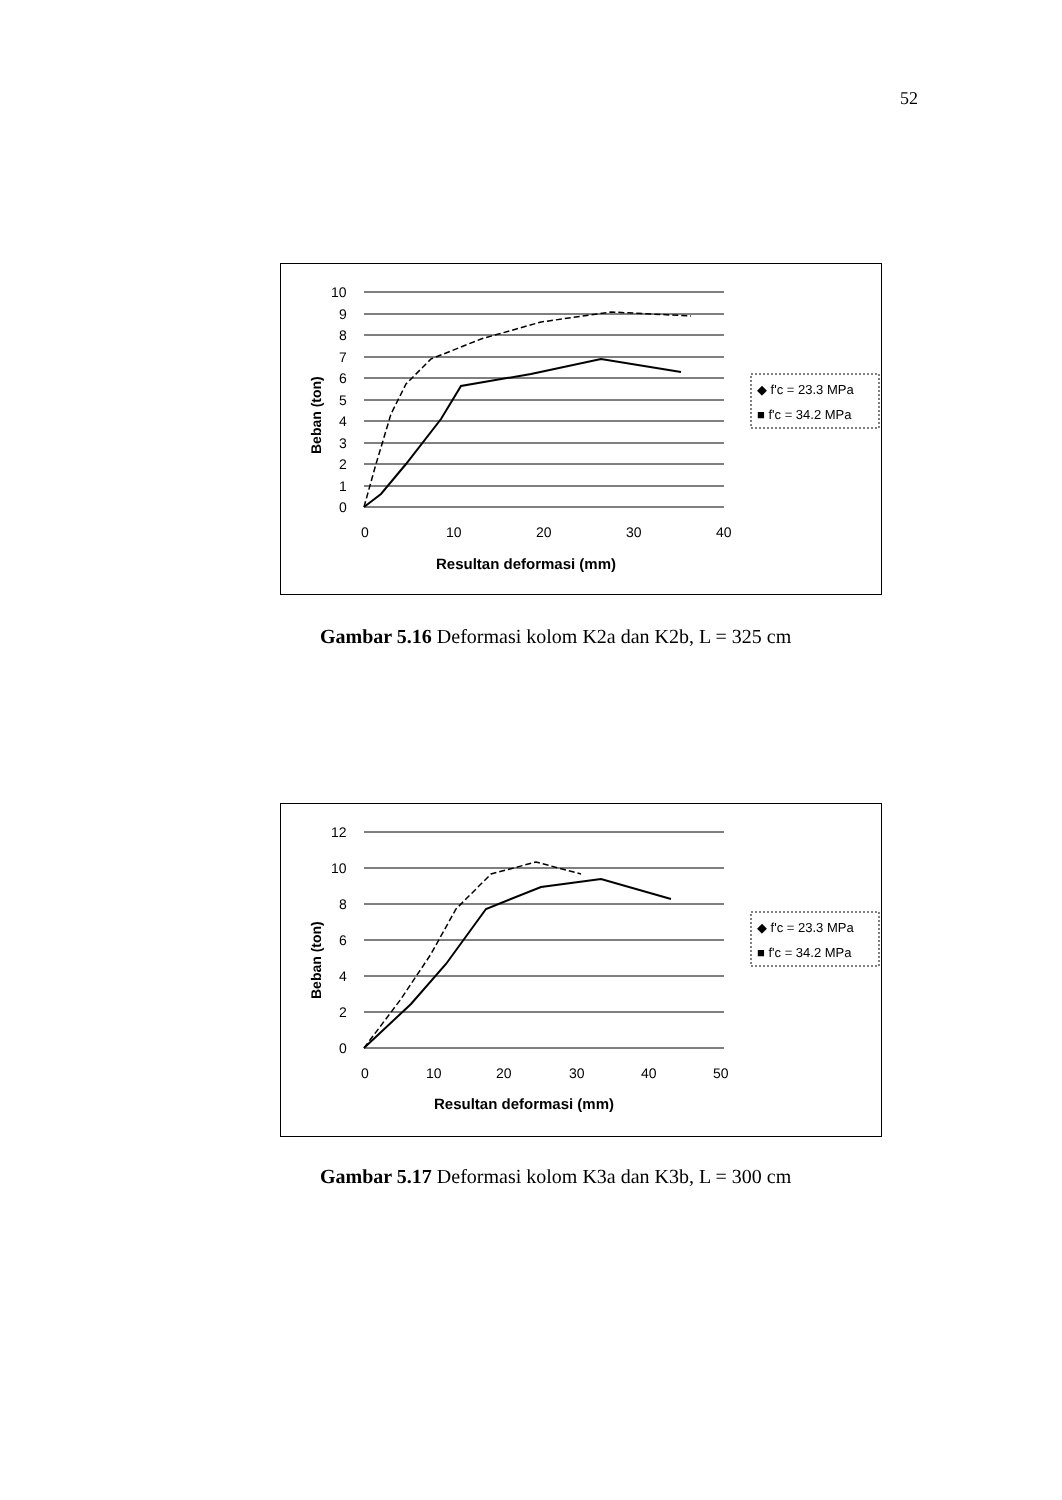52
10
9
8
7
6
5
4
3
2
1
0
0
10
20
30
40
Resultan deformasi (mm)
Beban (ton)
◆ f'c = 23.3 MPa
■ f'c = 34.2 MPa
Gambar 5.16 Deformasi kolom K2a dan K2b, L = 325 cm
12
10
8
6
4
2
0
0
10
20
30
40
50
Resultan deformasi (mm)
Beban (ton)
◆ f'c = 23.3 MPa
■ f'c = 34.2 MPa
Gambar 5.17 Deformasi kolom K3a dan K3b, L = 300 cm